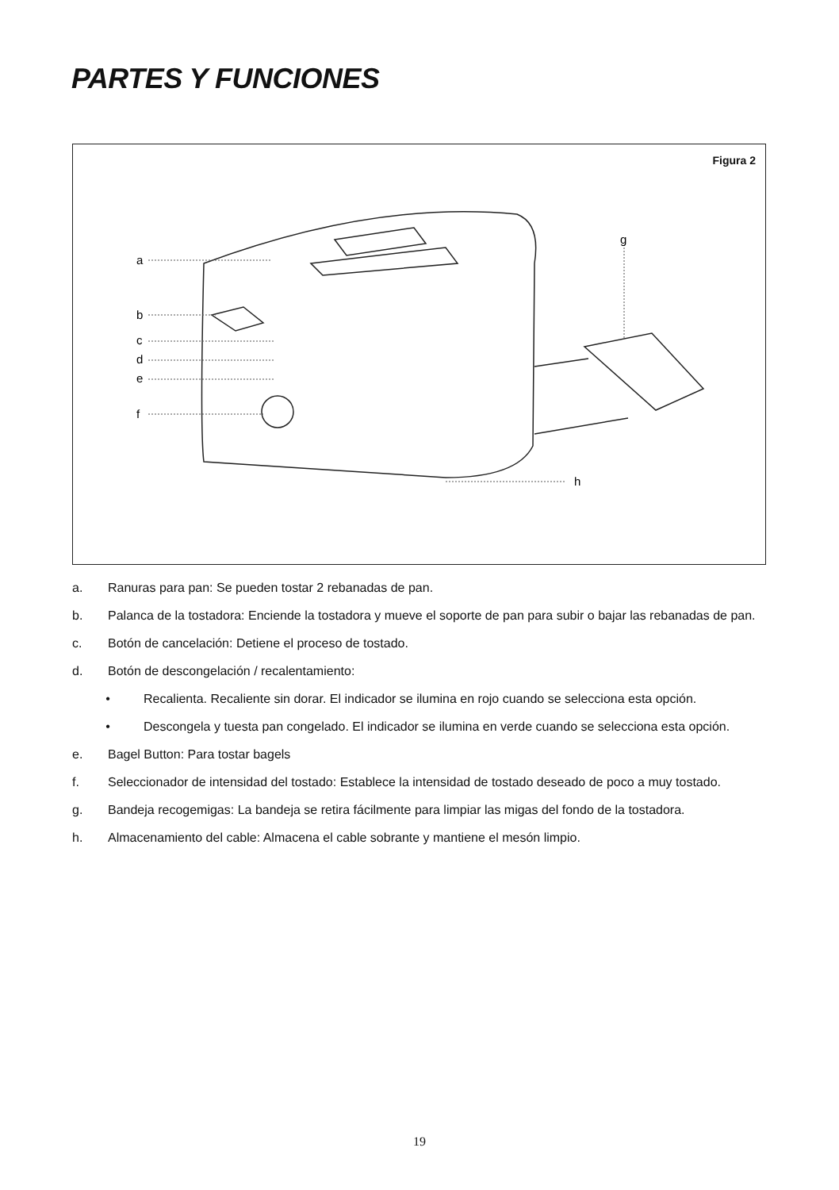PARTES Y FUNCIONES
Figura 2
a
b
c
d
e
f
g
h
a. Ranuras para pan: Se pueden tostar 2 rebanadas de pan.
b. Palanca de la tostadora: Enciende la tostadora y mueve el soporte de pan para subir o bajar las rebanadas de pan.
c. Botón de cancelación: Detiene el proceso de tostado.
d. Botón de descongelación / recalentamiento:
• Recalienta. Recaliente sin dorar. El indicador se ilumina en rojo cuando se selecciona esta opción.
• Descongela y tuesta pan congelado. El indicador se ilumina en verde cuando se selecciona esta opción.
e. Bagel Button: Para tostar bagels
f. Seleccionador de intensidad del tostado: Establece la intensidad de tostado deseado de poco a muy tostado.
g. Bandeja recogemigas: La bandeja se retira fácilmente para limpiar las migas del fondo de la tostadora.
h. Almacenamiento del cable: Almacena el cable sobrante y mantiene el mesón limpio.
19